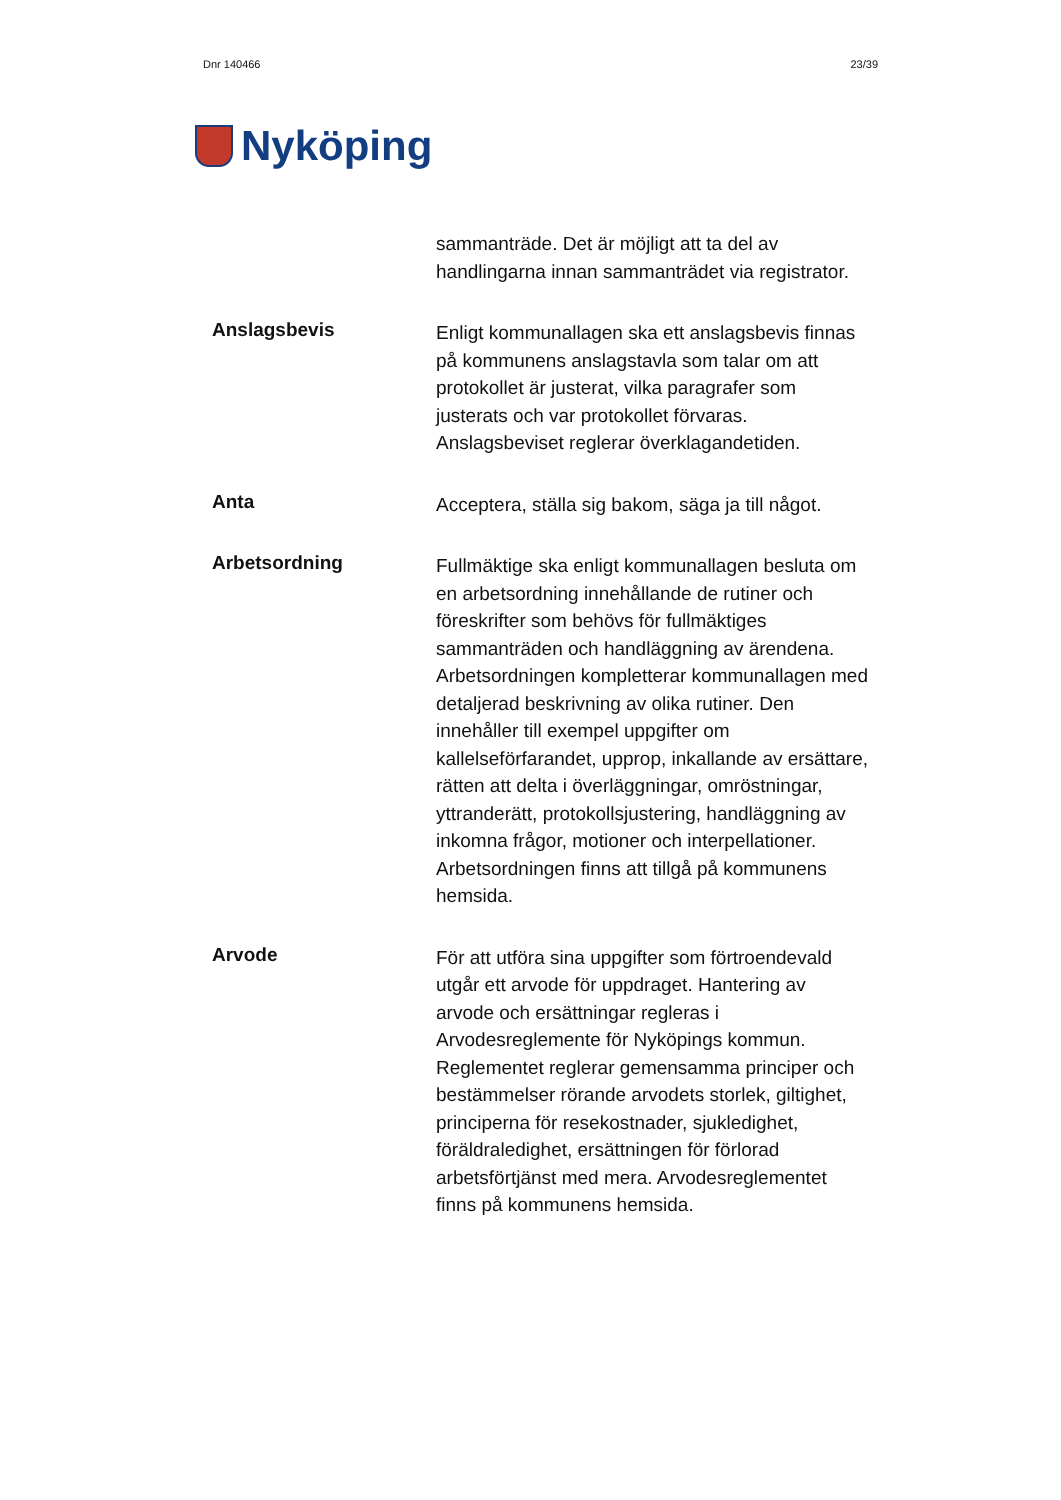Dnr 140466 23/39
Nyköping
sammanträde. Det är möjligt att ta del av handlingarna innan sammanträdet via registrator.
Anslagsbevis
Enligt kommunallagen ska ett anslagsbevis finnas på kommunens anslagstavla som talar om att protokollet är justerat, vilka paragrafer som justerats och var protokollet förvaras. Anslagsbeviset reglerar överklagandetiden.
Anta
Acceptera, ställa sig bakom, säga ja till något.
Arbetsordning
Fullmäktige ska enligt kommunallagen besluta om en arbetsordning innehållande de rutiner och föreskrifter som behövs för fullmäktiges sammanträden och handläggning av ärendena. Arbetsordningen kompletterar kommunallagen med detaljerad beskrivning av olika rutiner. Den innehåller till exempel uppgifter om kallelseförfarandet, upprop, inkallande av ersättare, rätten att delta i överläggningar, omröstningar, yttranderätt, protokollsjustering, handläggning av inkomna frågor, motioner och interpellationer. Arbetsordningen finns att tillgå på kommunens hemsida.
Arvode
För att utföra sina uppgifter som förtroendevald utgår ett arvode för uppdraget. Hantering av arvode och ersättningar regleras i Arvodesreglemente för Nyköpings kommun. Reglementet reglerar gemensamma principer och bestämmelser rörande arvodets storlek, giltighet, principerna för resekostnader, sjukledighet, föräldraledighet, ersättningen för förlorad arbetsförtjänst med mera. Arvodesreglementet finns på kommunens hemsida.